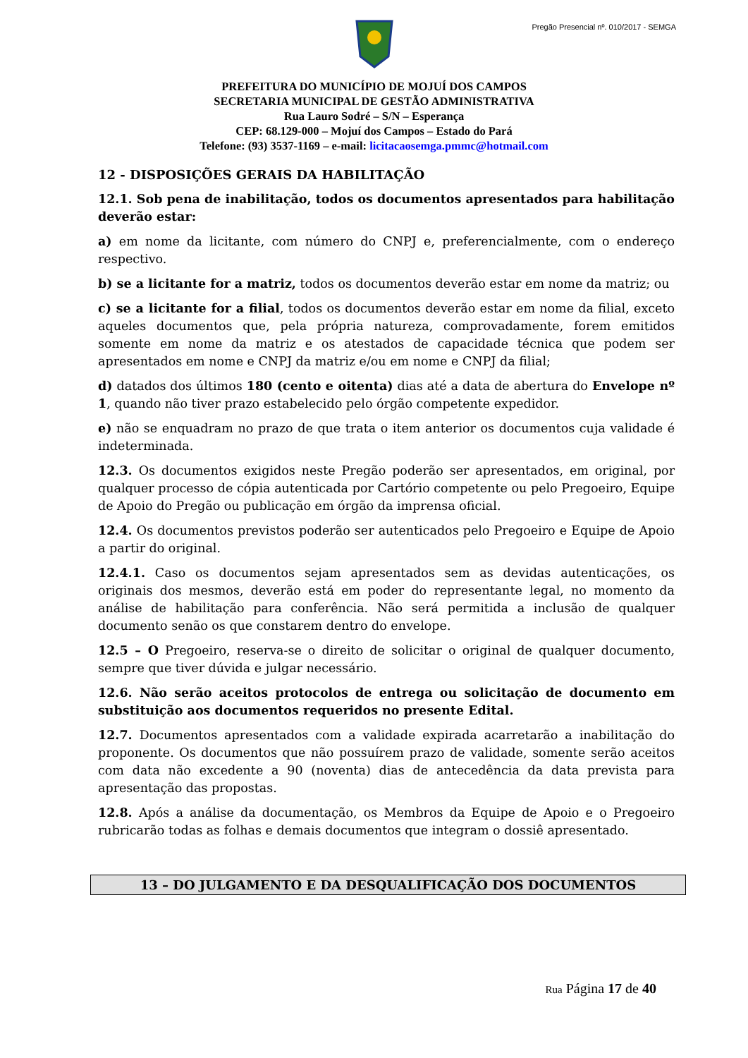Pregão Presencial nº. 010/2017 - SEMGA
PREFEITURA DO MUNICÍPIO DE MOJUÍ DOS CAMPOS
SECRETARIA MUNICIPAL DE GESTÃO ADMINISTRATIVA
Rua Lauro Sodré – S/N – Esperança
CEP: 68.129-000 – Mojuí dos Campos – Estado do Pará
Telefone: (93) 3537-1169 – e-mail: licitacaosemga.pmmc@hotmail.com
12 - DISPOSIÇÕES GERAIS DA HABILITAÇÃO
12.1. Sob pena de inabilitação, todos os documentos apresentados para habilitação deverão estar:
a) em nome da licitante, com número do CNPJ e, preferencialmente, com o endereço respectivo.
b) se a licitante for a matriz, todos os documentos deverão estar em nome da matriz; ou
c) se a licitante for a filial, todos os documentos deverão estar em nome da filial, exceto aqueles documentos que, pela própria natureza, comprovadamente, forem emitidos somente em nome da matriz e os atestados de capacidade técnica que podem ser apresentados em nome e CNPJ da matriz e/ou em nome e CNPJ da filial;
d) datados dos últimos 180 (cento e oitenta) dias até a data de abertura do Envelope nº 1, quando não tiver prazo estabelecido pelo órgão competente expedidor.
e) não se enquadram no prazo de que trata o item anterior os documentos cuja validade é indeterminada.
12.3. Os documentos exigidos neste Pregão poderão ser apresentados, em original, por qualquer processo de cópia autenticada por Cartório competente ou pelo Pregoeiro, Equipe de Apoio do Pregão ou publicação em órgão da imprensa oficial.
12.4. Os documentos previstos poderão ser autenticados pelo Pregoeiro e Equipe de Apoio a partir do original.
12.4.1. Caso os documentos sejam apresentados sem as devidas autenticações, os originais dos mesmos, deverão está em poder do representante legal, no momento da análise de habilitação para conferência. Não será permitida a inclusão de qualquer documento senão os que constarem dentro do envelope.
12.5 – O Pregoeiro, reserva-se o direito de solicitar o original de qualquer documento, sempre que tiver dúvida e julgar necessário.
12.6. Não serão aceitos protocolos de entrega ou solicitação de documento em substituição aos documentos requeridos no presente Edital.
12.7. Documentos apresentados com a validade expirada acarretarão a inabilitação do proponente. Os documentos que não possuírem prazo de validade, somente serão aceitos com data não excedente a 90 (noventa) dias de antecedência da data prevista para apresentação das propostas.
12.8. Após a análise da documentação, os Membros da Equipe de Apoio e o Pregoeiro rubricarão todas as folhas e demais documentos que integram o dossiê apresentado.
13 – DO JULGAMENTO E DA DESQUALIFICAÇÃO DOS DOCUMENTOS
Rua Página 17 de 40